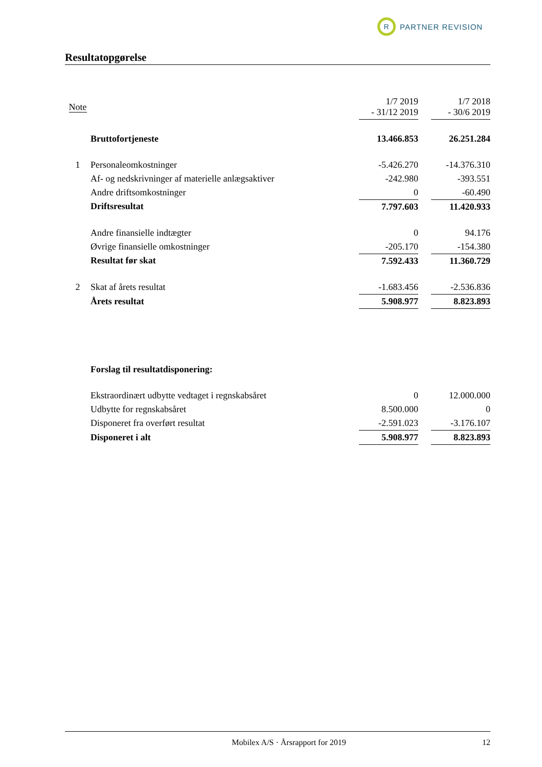R
PARTNER REVISION
Resultatopgørelse
| Note | | 1/7 2019 - 31/12 2019 | | 1/7 2018 - 30/6 2019 |
| --- | --- | --- | --- | --- |
| | Bruttofortjeneste | 13.466.853 | | 26.251.284 |
| 1 | Personaleomkostninger | -5.426.270 | | -14.376.310 |
| | Af- og nedskrivninger af materielle anlægsaktiver | -242.980 | | -393.551 |
| | Andre driftsomkostninger | 0 | | -60.490 |
| | Driftsresultat | 7.797.603 | | 11.420.933 |
| | Andre finansielle indtægter | 0 | | 94.176 |
| | Øvrige finansielle omkostninger | -205.170 | | -154.380 |
| | Resultat før skat | 7.592.433 | | 11.360.729 |
| 2 | Skat af årets resultat | -1.683.456 | | -2.536.836 |
| | Årets resultat | 5.908.977 | | 8.823.893 |
| | Forslag til resultatdisponering: | | | |
| | Ekstraordinært udbytte vedtaget i regnskabsåret | 0 | | 12.000.000 |
| | Udbytte for regnskabsåret | 8.500.000 | | 0 |
| | Disponeret fra overført resultat | -2.591.023 | | -3.176.107 |
| | Disponeret i alt | 5.908.977 | | 8.823.893 |
Mobilex A/S · Årsrapport for 2019 12